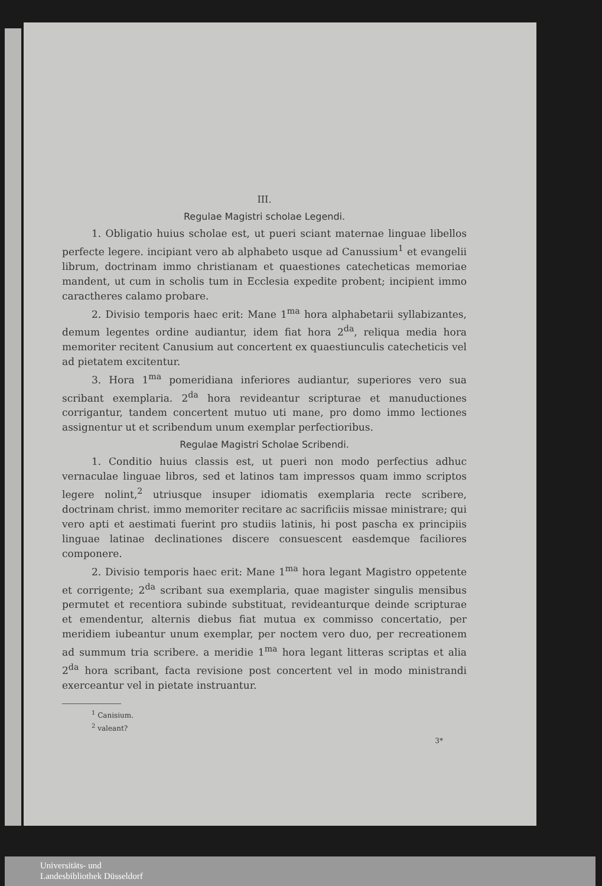III.
Regulae Magistri scholae Legendi.
1. Obligatio huius scholae est, ut pueri sciant maternae linguae libellos perfecte legere. incipiant vero ab alphabeto usque ad Canussium<sup>1</sup> et evangelii librum, doctrinam immo christianam et quaestiones catecheticas memoriae mandent, ut cum in scholis tum in Ecclesia expedite probent; incipient immo caractheres calamo probare.
2. Divisio temporis haec erit: Mane 1<sup>ma</sup> hora alphabetarii syllabizantes, demum legentes ordine audiantur, idem fiat hora 2<sup>da</sup>, reliqua media hora memoriter recitent Canusium aut concertent ex quaestiunculis catecheticis vel ad pietatem excitentur.
3. Hora 1<sup>ma</sup> pomeridiana inferiores audiantur, superiores vero sua scribant exemplaria. 2<sup>da</sup> hora revideantur scripturae et manuductiones corrigantur, tandem concertent mutuo uti mane, pro domo immo lectiones assignentur ut et scribendum unum exemplar perfectioribus.
Regulae Magistri Scholae Scribendi.
1. Conditio huius classis est, ut pueri non modo perfectius adhuc vernaculae linguae libros, sed et latinos tam impressos quam immo scriptos legere nolint,<sup>2</sup> utriusque insuper idiomatis exemplaria recte scribere, doctrinam christ. immo memoriter recitare ac sacrificiis missae ministrare; qui vero apti et aestimati fuerint pro studiis latinis, hi post pascha ex principiis linguae latinae declinationes discere consuescent easdemque faciliores componere.
2. Divisio temporis haec erit: Mane 1<sup>ma</sup> hora legant Magistro oppetente et corrigente; 2<sup>da</sup> scribant sua exemplaria, quae magister singulis mensibus permutet et recentiora subinde substituat, revideanturque deinde scripturae et emendentur, alternis diebus fiat mutua ex commisso concertatio, per meridiem iubeantur unum exemplar, per noctem vero duo, per recreationem ad summum tria scribere. a meridie 1<sup>ma</sup> hora legant litteras scriptas et alia 2<sup>da</sup> hora scribant, facta revisione post concertent vel in modo ministrandi exerceantur vel in pietate instruantur.
<sup>1</sup> Canisium.
<sup>2</sup> valeant?
3*
Universitäts- und
Landesbibliothek Düsseldorf